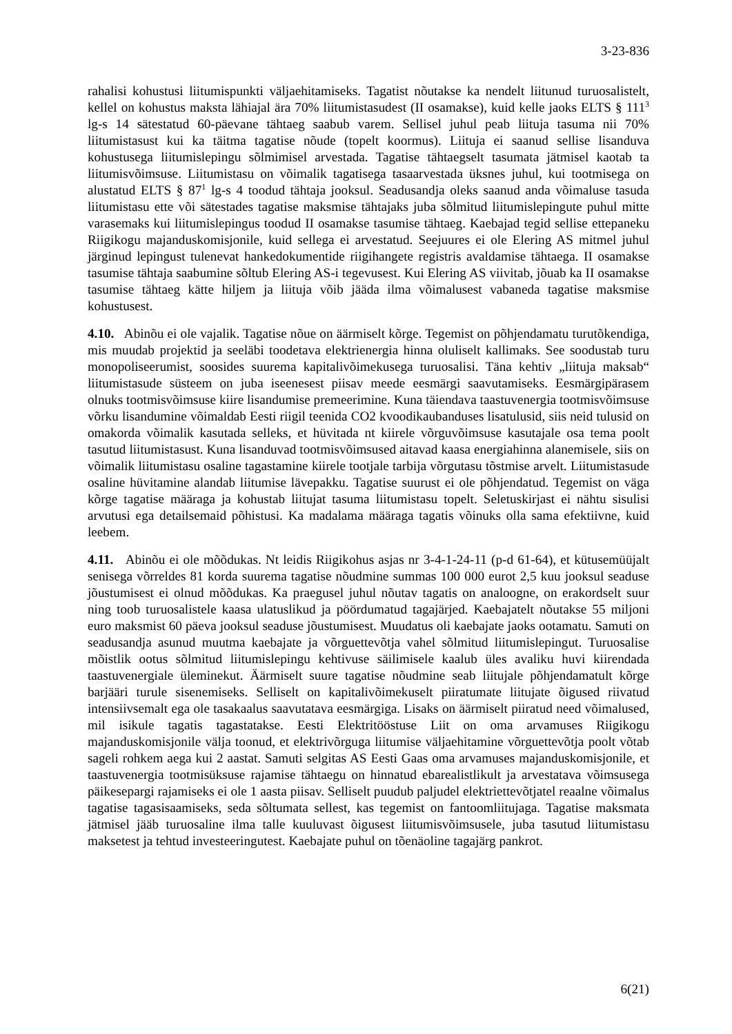3-23-836
rahalisi kohustusi liitumispunkti väljaehitamiseks. Tagatist nõutakse ka nendelt liitunud turuosalistelt, kellel on kohustus maksta lähiajal ära 70% liitumistasudest (II osamakse), kuid kelle jaoks ELTS § 111<sup>3</sup> lg-s 14 sätestatud 60-päevane tähtaeg saabub varem. Sellisel juhul peab liituja tasuma nii 70% liitumistasust kui ka täitma tagatise nõude (topelt koormus). Liituja ei saanud sellise lisanduva kohustusega liitumislepingu sõlmimisel arvestada. Tagatise tähtaegselt tasumata jätmisel kaotab ta liitumisvõimsuse. Liitumistasu on võimalik tagatisega tasaarvestada üksnes juhul, kui tootmisega on alustatud ELTS § 87<sup>1</sup> lg-s 4 toodud tähtaja jooksul. Seadusandja oleks saanud anda võimaluse tasuda liitumistasu ette või sätestades tagatise maksmise tähtajaks juba sõlmitud liitumislepingute puhul mitte varasemaks kui liitumislepingus toodud II osamakse tasumise tähtaeg. Kaebajad tegid sellise ettepaneku Riigikogu majanduskomisjonile, kuid sellega ei arvestatud. Seejuures ei ole Elering AS mitmel juhul järginud lepingust tulenevat hankedokumentide riigihangete registris avaldamise tähtaega. II osamakse tasumise tähtaja saabumine sõltub Elering AS-i tegevusest. Kui Elering AS viivitab, jõuab ka II osamakse tasumise tähtaeg kätte hiljem ja liituja võib jääda ilma võimalusest vabaneda tagatise maksmise kohustusest.
4.10. Abinõu ei ole vajalik. Tagatise nõue on äärmiselt kõrge. Tegemist on põhjendamatu turutõkendiga, mis muudab projektid ja seeläbi toodetava elektrienergia hinna oluliselt kallimaks. See soodustab turu monopoliseerumist, soosides suurema kapitalivõimekusega turuosalisi. Täna kehtiv „liituja maksab“ liitumistasude süsteem on juba iseenesest piisav meede eesmärgi saavutamiseks. Eesmärgipärasem olnuks tootmisvõimsuse kiire lisandumise premeerimine. Kuna täiendava taastuvenergia tootmisvõimsuse võrku lisandumine võimaldab Eesti riigil teenida CO2 kvoodikaubanduses lisatulusid, siis neid tulusid on omakorda võimalik kasutada selleks, et hüvitada nt kiirele võrguvõimsuse kasutajale osa tema poolt tasutud liitumistasust. Kuna lisanduvad tootmisvõimsused aitavad kaasa energiahinna alanemisele, siis on võimalik liitumistasu osaline tagastamine kiirele tootjale tarbija võrgutasu tõstmise arvelt. Liitumistasude osaline hüvitamine alandab liitumise lävepakku. Tagatise suurust ei ole põhjendatud. Tegemist on väga kõrge tagatise määraga ja kohustab liitujat tasuma liitumistasu topelt. Seletuskirjast ei nähtu sisulisi arvutusi ega detailsemaid põhistusi. Ka madalama määraga tagatis võinuks olla sama efektiivne, kuid leebem.
4.11. Abinõu ei ole mõõdukas. Nt leidis Riigikohus asjas nr 3-4-1-24-11 (p-d 61-64), et kütusemüüjalt senisega võrreldes 81 korda suurema tagatise nõudmine summas 100 000 eurot 2,5 kuu jooksul seaduse jõustumisest ei olnud mõõdukas. Ka praegusel juhul nõutav tagatis on analoogne, on erakordselt suur ning toob turuosalistele kaasa ulatuslikud ja pöördumatud tagajärjed. Kaebajatelt nõutakse 55 miljoni euro maksmist 60 päeva jooksul seaduse jõustumisest. Muudatus oli kaebajate jaoks ootamatu. Samuti on seadusandja asunud muutma kaebajate ja võrguettevõtja vahel sõlmitud liitumislepingut. Turuosalise mõistlik ootus sõlmitud liitumislepingu kehtivuse säilimisele kaalub üles avaliku huvi kiirendada taastuvenergiale üleminekut. Äärmiselt suure tagatise nõudmine seab liitujale põhjendamatult kõrge barjääri turule sisenemiseks. Selliselt on kapitalivõimekuselt piiratumate liitujate õigused riivatud intensiivsemalt ega ole tasakaalus saavutatava eesmärgiga. Lisaks on äärmiselt piiratud need võimalused, mil isikule tagatis tagastatakse. Eesti Elektritööstuse Liit on oma arvamuses Riigikogu majanduskomisjonile välja toonud, et elektrivõrguga liitumise väljaehitamine võrguettevõtja poolt võtab sageli rohkem aega kui 2 aastat. Samuti selgitas AS Eesti Gaas oma arvamuses majanduskomisjonile, et taastuvenergia tootmisüksuse rajamise tähtaegu on hinnatud ebarealistlikult ja arvestatava võimsusega päikesepargi rajamiseks ei ole 1 aasta piisav. Selliselt puudub paljudel elektriettevõtjatel reaalne võimalus tagatise tagasisaamiseks, seda sõltumata sellest, kas tegemist on fantoomliitujaga. Tagatise maksmata jätmisel jääb turuosaline ilma talle kuuluvast õigusest liitumisvõimsusele, juba tasutud liitumistasu maksetest ja tehtud investeeringutest. Kaebajate puhul on tõenäoline tagajärg pankrot.
6(21)